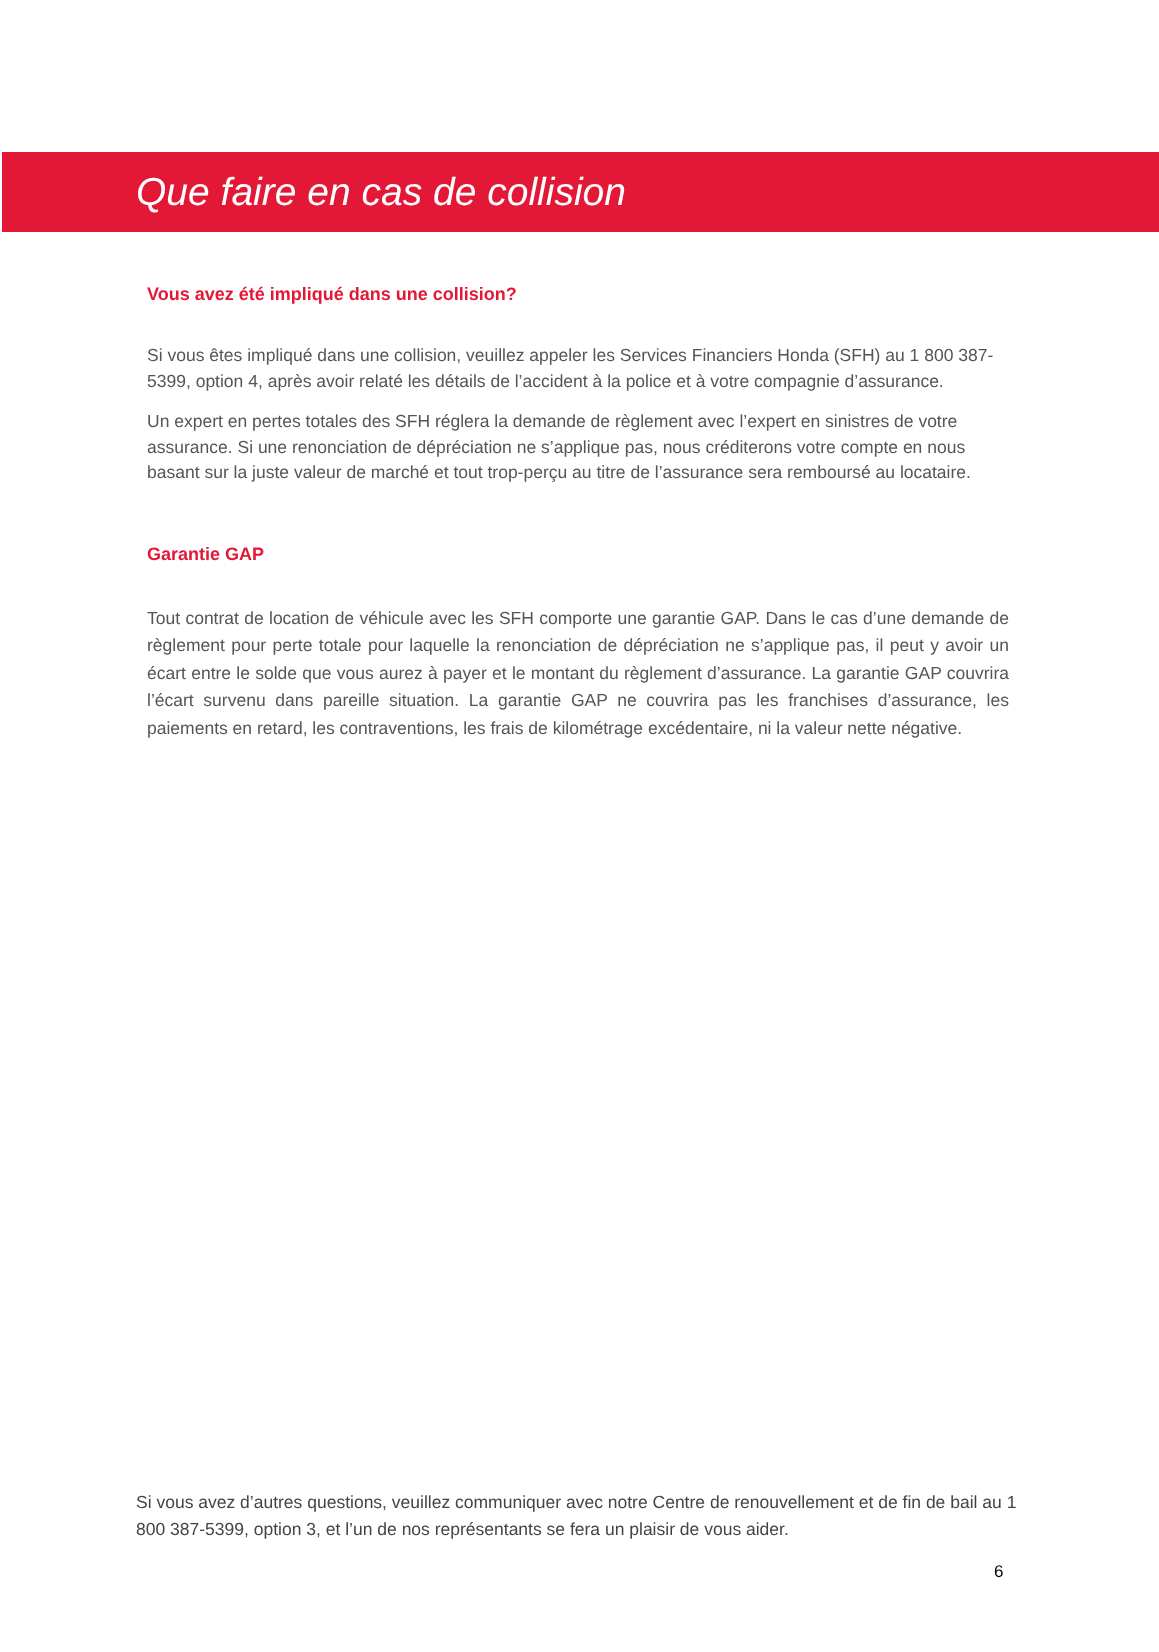Que faire en cas de collision
Vous avez été impliqué dans une collision?
Si vous êtes impliqué dans une collision, veuillez appeler les Services Financiers Honda (SFH) au 1 800 387-5399, option 4, après avoir relaté les détails de l’accident à la police et à votre compagnie d’assurance.
Un expert en pertes totales des SFH réglera la demande de règlement avec l’expert en sinistres de votre assurance. Si une renonciation de dépréciation ne s’applique pas, nous créditerons votre compte en nous basant sur la juste valeur de marché et tout trop-perçu au titre de l’assurance sera remboursé au locataire.
Garantie GAP
Tout contrat de location de véhicule avec les SFH comporte une garantie GAP. Dans le cas d’une demande de règlement pour perte totale pour laquelle la renonciation de dépréciation ne s’applique pas, il peut y avoir un écart entre le solde que vous aurez à payer et le montant du règlement d’assurance. La garantie GAP couvrira l’écart survenu dans pareille situation. La garantie GAP ne couvrira pas les franchises d’assurance, les paiements en retard, les contraventions, les frais de kilométrage excédentaire, ni la valeur nette négative.
Si vous avez d’autres questions, veuillez communiquer avec notre Centre de renouvellement et de fin de bail au 1 800 387-5399, option 3, et l’un de nos représentants se fera un plaisir de vous aider.
6